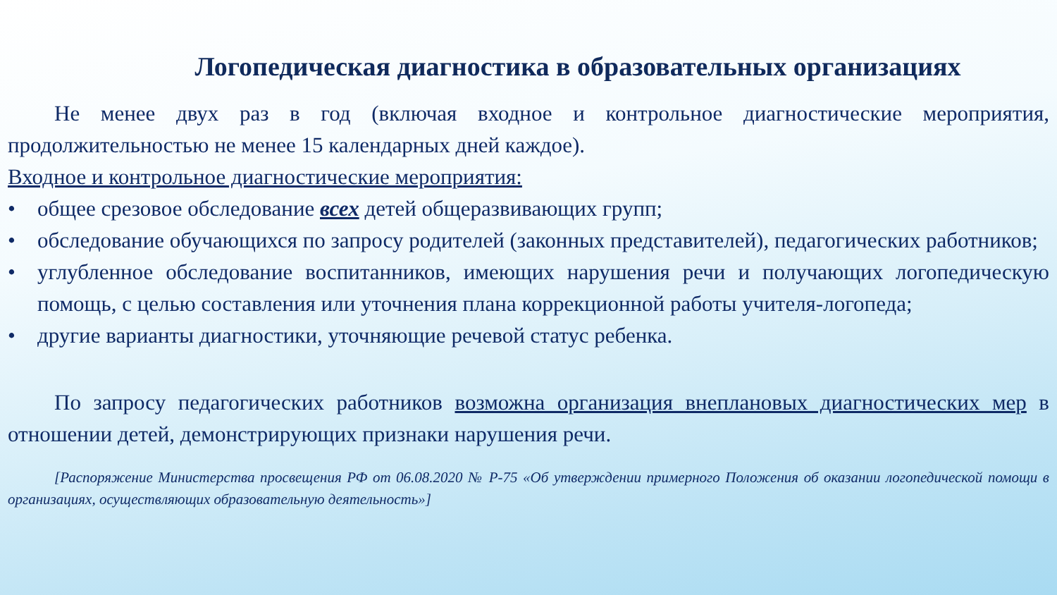Логопедическая диагностика в образовательных организациях
Не менее двух раз в год (включая входное и контрольное диагностические мероприятия, продолжительностью не менее 15 календарных дней каждое).
Входное и контрольное диагностические мероприятия:
• общее срезовое обследование всех детей общеразвивающих групп;
• обследование обучающихся по запросу родителей (законных представителей), педагогических работников;
• углубленное обследование воспитанников, имеющих нарушения речи и получающих логопедическую помощь, с целью составления или уточнения плана коррекционной работы учителя-логопеда;
• другие варианты диагностики, уточняющие речевой статус ребенка.
По запросу педагогических работников возможна организация внеплановых диагностических мер в отношении детей, демонстрирующих признаки нарушения речи.
[Распоряжение Министерства просвещения РФ от 06.08.2020 № Р-75 «Об утверждении примерного Положения об оказании логопедической помощи в организациях, осуществляющих образовательную деятельность»]